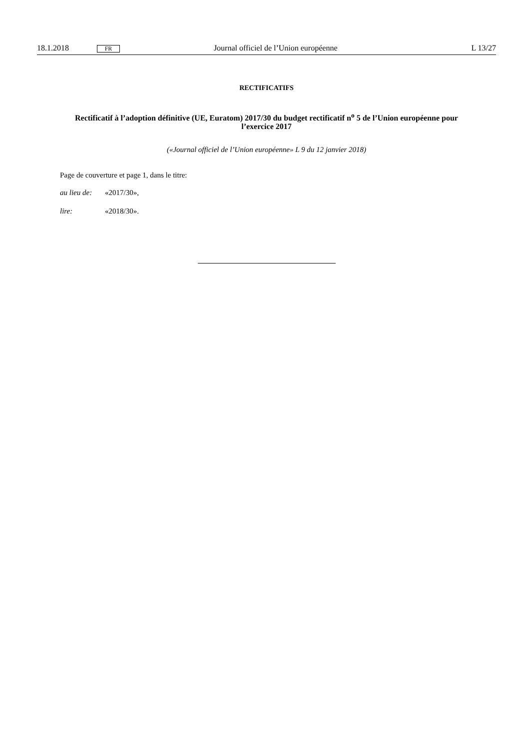18.1.2018 FR Journal officiel de l’Union européenne L 13/27
RECTIFICATIFS
Rectificatif à l’adoption définitive (UE, Euratom) 2017/30 du budget rectificatif n<sup>o</sup> 5 de l’Union européenne pour l’exercice 2017
(«Journal officiel de l’Union européenne» L 9 du 12 janvier 2018)
Page de couverture et page 1, dans le titre:
au lieu de: «2017/30»,
lire: «2018/30».